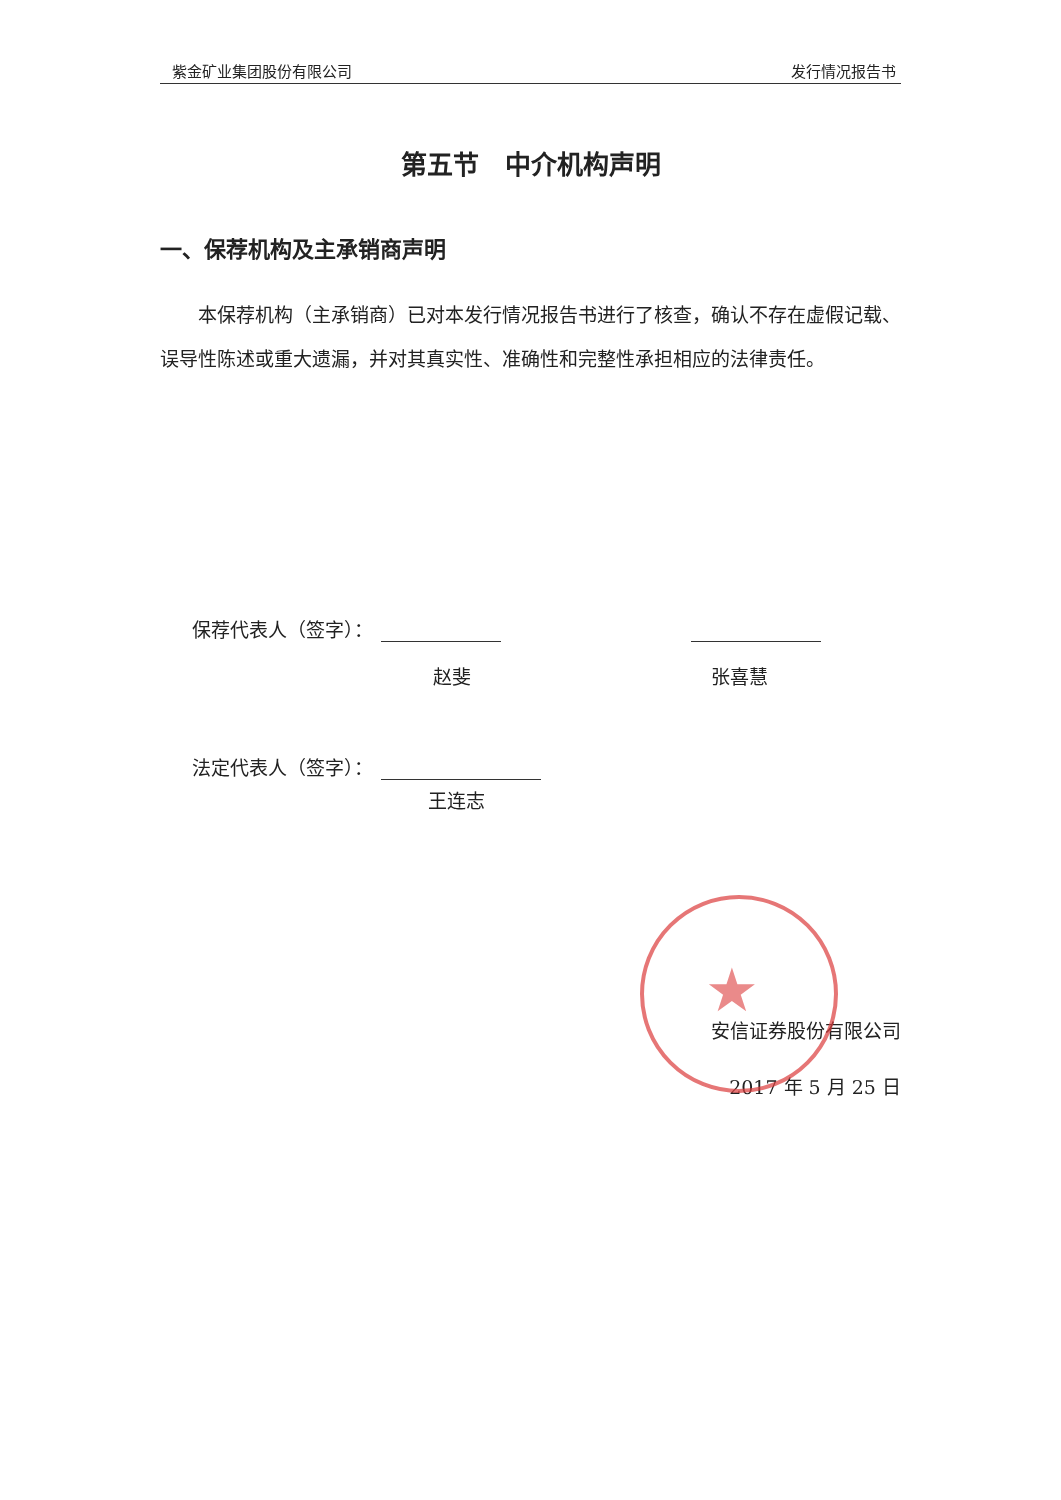紫金矿业集团股份有限公司 发行情况报告书
第五节　中介机构声明
一、保荐机构及主承销商声明
本保荐机构（主承销商）已对本发行情况报告书进行了核查，确认不存在虚假记载、误导性陈述或重大遗漏，并对其真实性、准确性和完整性承担相应的法律责任。
保荐代表人（签字）：
赵斐 张喜慧
法定代表人（签字）：
王连志
安信证券股份有限公司
2017 年 5 月 25 日
★